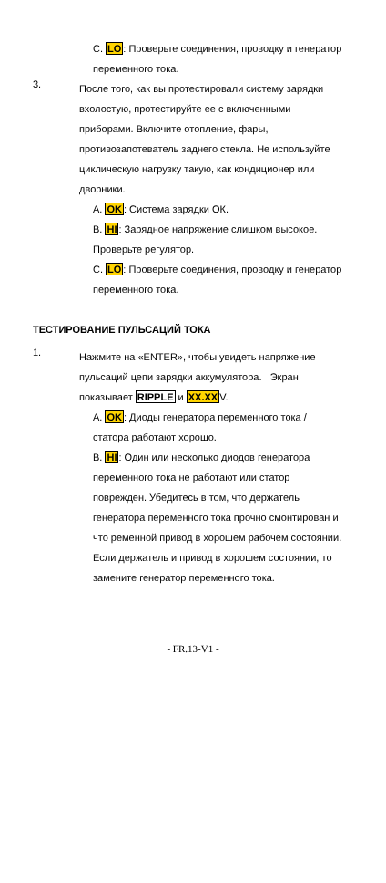C. LO: Проверьте соединения, проводку и генератор переменного тока.
3.
После того, как вы протестировали систему зарядки вхолостую, протестируйте ее с включенными приборами. Включите отопление, фары, противозапотеватель заднего стекла. Не используйте циклическую нагрузку такую, как кондиционер или дворники.
A. OK: Система зарядки ОК.
B. HI: Зарядное напряжение слишком высокое. Проверьте регулятор.
C. LO: Проверьте соединения, проводку и генератор переменного тока.
ТЕСТИРОВАНИЕ ПУЛЬСАЦИЙ ТОКА
1.
Нажмите на «ENTER», чтобы увидеть напряжение пульсаций цепи зарядки аккумулятора. Экран показывает RIPPLE и XX.XXV.
A. OK: Диоды генератора переменного тока / статора работают хорошо.
B. HI: Один или несколько диодов генератора переменного тока не работают или статор поврежден. Убедитесь в том, что держатель генератора переменного тока прочно смонтирован и что ременной привод в хорошем рабочем состоянии. Если держатель и привод в хорошем состоянии, то замените генератор переменного тока.
- FR.13-V1 -